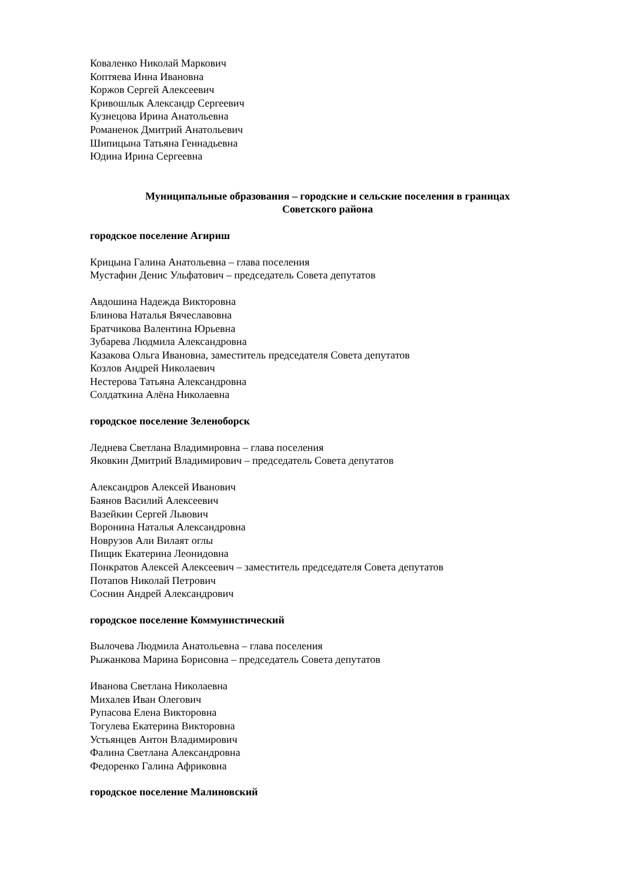Коваленко Николай Маркович
Коптяева Инна Ивановна
Коржов Сергей Алексеевич
Кривошлык Александр Сергеевич
Кузнецова Ирина Анатольевна
Романенок Дмитрий Анатольевич
Шипицына Татьяна Геннадьевна
Юдина Ирина Сергеевна
Муниципальные образования – городские и сельские поселения в границах
Советского района
городское поселение Агириш
Крицына Галина Анатольевна – глава поселения
Мустафин Денис Ульфатович – председатель Совета депутатов
Авдошина Надежда Викторовна
Блинова Наталья Вячеславовна
Братчикова Валентина Юрьевна
Зубарева Людмила Александровна
Казакова Ольга Ивановна, заместитель председателя Совета депутатов
Козлов Андрей Николаевич
Нестерова Татьяна Александровна
Солдаткина Алёна Николаевна
городское поселение Зеленоборск
Леднева Светлана Владимировна – глава поселения
Яковкин Дмитрий Владимирович – председатель Совета депутатов
Александров Алексей Иванович
Баянов Василий Алексеевич
Вазейкин Сергей Львович
Воронина Наталья Александровна
Новрузов Али Вилаят оглы
Пищик Екатерина Леонидовна
Понкратов Алексей Алексеевич – заместитель председателя Совета депутатов
Потапов Николай Петрович
Соснин Андрей Александрович
городское поселение Коммунистический
Вылочева Людмила Анатольевна – глава поселения
Рыжанкова Марина Борисовна – председатель Совета депутатов
Иванова Светлана Николаевна
Михалев Иван Олегович
Рупасова Елена Викторовна
Тогулева Екатерина Викторовна
Устьянцев Антон Владимирович
Фалина Светлана Александровна
Федоренко Галина Африковна
городское поселение Малиновский